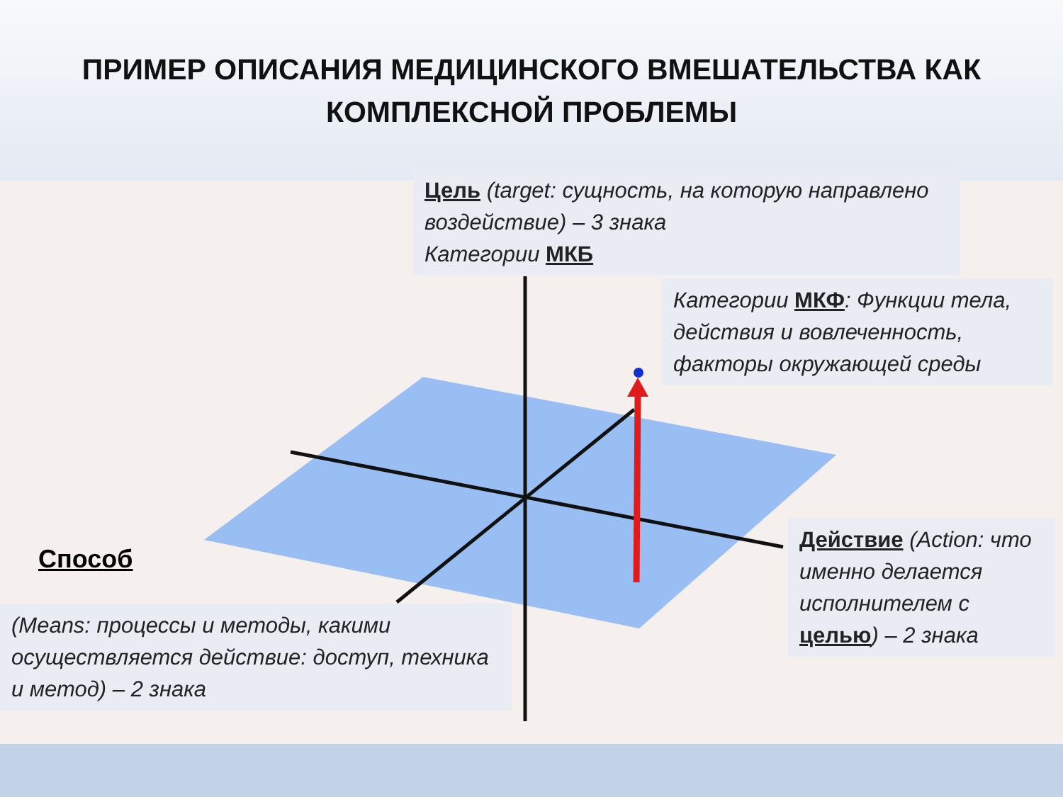ПРИМЕР ОПИСАНИЯ МЕДИЦИНСКОГО ВМЕШАТЕЛЬСТВА КАК
КОМПЛЕКСНОЙ ПРОБЛЕМЫ
Цель (target: сущность, на которую направлено воздействие) – 3 знака
Категории МКБ
Категории МКФ: Функции тела, действия и вовлеченность, факторы окружающей среды
Способ
(Means: процессы и методы, какими осуществляется действие: доступ, техника и метод) – 2 знака
Действие (Action: что именно делается исполнителем с целью) – 2 знака